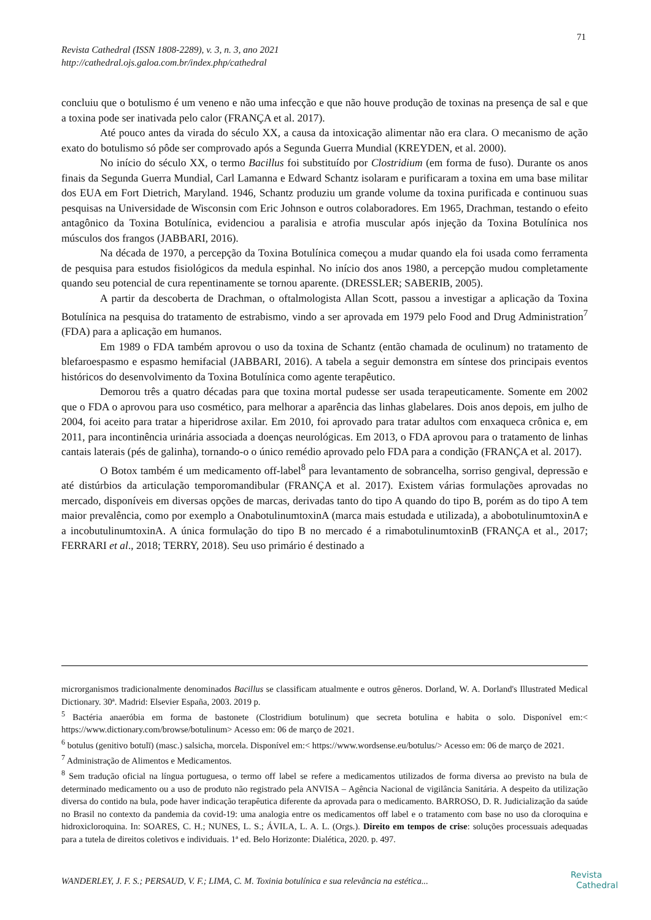71
Revista Cathedral (ISSN 1808-2289), v. 3, n. 3, ano 2021
http://cathedral.ojs.galoa.com.br/index.php/cathedral
concluiu que o botulismo é um veneno e não uma infecção e que não houve produção de toxinas na presença de sal e que a toxina pode ser inativada pelo calor (FRANÇA et al. 2017).
Até pouco antes da virada do século XX, a causa da intoxicação alimentar não era clara. O mecanismo de ação exato do botulismo só pôde ser comprovado após a Segunda Guerra Mundial (KREYDEN, et al. 2000).
No início do século XX, o termo Bacillus foi substituído por Clostridium (em forma de fuso). Durante os anos finais da Segunda Guerra Mundial, Carl Lamanna e Edward Schantz isolaram e purificaram a toxina em uma base militar dos EUA em Fort Dietrich, Maryland. 1946, Schantz produziu um grande volume da toxina purificada e continuou suas pesquisas na Universidade de Wisconsin com Eric Johnson e outros colaboradores. Em 1965, Drachman, testando o efeito antagônico da Toxina Botulínica, evidenciou a paralisia e atrofia muscular após injeção da Toxina Botulínica nos músculos dos frangos (JABBARI, 2016).
Na década de 1970, a percepção da Toxina Botulínica começou a mudar quando ela foi usada como ferramenta de pesquisa para estudos fisiológicos da medula espinhal. No início dos anos 1980, a percepção mudou completamente quando seu potencial de cura repentinamente se tornou aparente. (DRESSLER; SABERIB, 2005).
A partir da descoberta de Drachman, o oftalmologista Allan Scott, passou a investigar a aplicação da Toxina Botulínica na pesquisa do tratamento de estrabismo, vindo a ser aprovada em 1979 pelo Food and Drug Administration<sup>7</sup> (FDA) para a aplicação em humanos.
Em 1989 o FDA também aprovou o uso da toxina de Schantz (então chamada de oculinum) no tratamento de blefaroespasmo e espasmo hemifacial (JABBARI, 2016). A tabela a seguir demonstra em síntese dos principais eventos históricos do desenvolvimento da Toxina Botulínica como agente terapêutico.
Demorou três a quatro décadas para que toxina mortal pudesse ser usada terapeuticamente. Somente em 2002 que o FDA o aprovou para uso cosmético, para melhorar a aparência das linhas glabelares. Dois anos depois, em julho de 2004, foi aceito para tratar a hiperidrose axilar. Em 2010, foi aprovado para tratar adultos com enxaqueca crônica e, em 2011, para incontinência urinária associada a doenças neurológicas. Em 2013, o FDA aprovou para o tratamento de linhas cantais laterais (pés de galinha), tornando-o o único remédio aprovado pelo FDA para a condição (FRANÇA et al. 2017).
O Botox também é um medicamento off-label<sup>8</sup> para levantamento de sobrancelha, sorriso gengival, depressão e até distúrbios da articulação temporomandibular (FRANÇA et al. 2017). Existem várias formulações aprovadas no mercado, disponíveis em diversas opções de marcas, derivadas tanto do tipo A quando do tipo B, porém as do tipo A tem maior prevalência, como por exemplo a OnabotulinumtoxinA (marca mais estudada e utilizada), a abobotulinumtoxinA e a incobutulinumtoxinA. A única formulação do tipo B no mercado é a rimabotulinumtoxinB (FRANÇA et al., 2017; FERRARI et al., 2018; TERRY, 2018). Seu uso primário é destinado a
microrganismos tradicionalmente denominados Bacillus se classificam atualmente e outros gêneros. Dorland, W. A. Dorland's Illustrated Medical Dictionary. 30ª. Madrid: Elsevier España, 2003. 2019 p.
<sup>5</sup> Bactéria anaeróbia em forma de bastonete (Clostridium botulinum) que secreta botulina e habita o solo. Disponível em:< https://www.dictionary.com/browse/botulinum> Acesso em: 06 de março de 2021.
<sup>6</sup> botulus (genitivo botulī) (masc.) salsicha, morcela. Disponível em:< https://www.wordsense.eu/botulus/> Acesso em: 06 de março de 2021.
<sup>7</sup> Administração de Alimentos e Medicamentos.
<sup>8</sup> Sem tradução oficial na língua portuguesa, o termo off label se refere a medicamentos utilizados de forma diversa ao previsto na bula de determinado medicamento ou a uso de produto não registrado pela ANVISA – Agência Nacional de vigilância Sanitária. A despeito da utilização diversa do contido na bula, pode haver indicação terapêutica diferente da aprovada para o medicamento. BARROSO, D. R. Judicialização da saúde no Brasil no contexto da pandemia da covid-19: uma analogia entre os medicamentos off label e o tratamento com base no uso da cloroquina e hidroxicloroquina. In: SOARES, C. H.; NUNES, L. S.; ÁVILA, L. A. L. (Orgs.). Direito em tempos de crise: soluções processuais adequadas para a tutela de direitos coletivos e individuais. 1ª ed. Belo Horizonte: Dialética, 2020. p. 497.
WANDERLEY, J. F. S.; PERSAUD, V. F.; LIMA, C. M. Toxinia botulínica e sua relevância na estética...
Revista
Cathedral